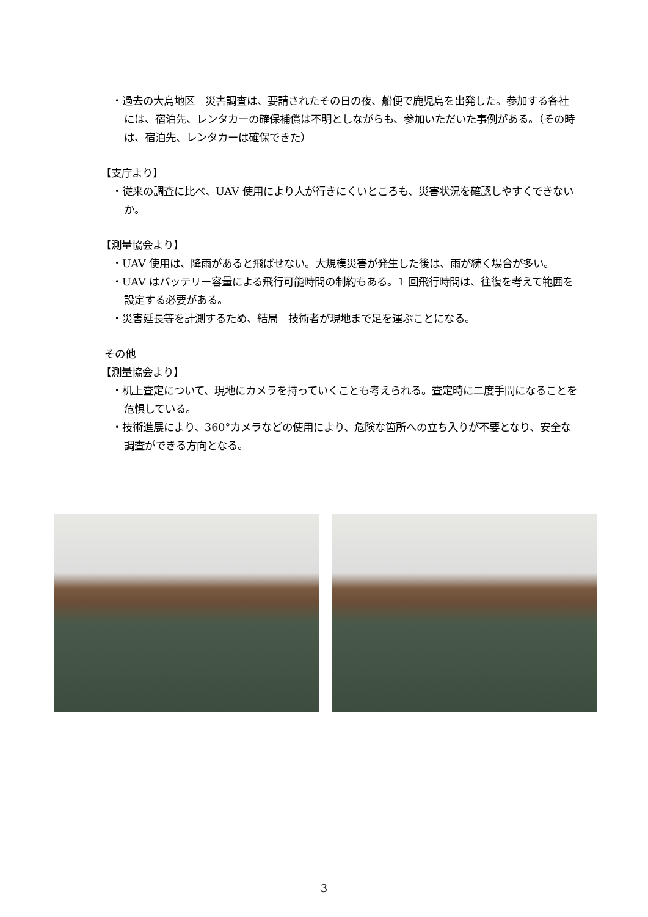・過去の大島地区　災害調査は、要請されたその日の夜、船便で鹿児島を出発した。参加する各社には、宿泊先、レンタカーの確保補償は不明としながらも、参加いただいた事例がある。（その時は、宿泊先、レンタカーは確保できた）
【支庁より】
・従来の調査に比べ、UAV 使用により人が行きにくいところも、災害状況を確認しやすくできないか。
【測量協会より】
・UAV 使用は、降雨があると飛ばせない。大規模災害が発生した後は、雨が続く場合が多い。
・UAV はバッテリー容量による飛行可能時間の制約もある。1 回飛行時間は、往復を考えて範囲を設定する必要がある。
・災害延長等を計測するため、結局　技術者が現地まで足を運ぶことになる。
その他
【測量協会より】
・机上査定について、現地にカメラを持っていくことも考えられる。査定時に二度手間になることを危惧している。
・技術進展により、360°カメラなどの使用により、危険な箇所への立ち入りが不要となり、安全な調査ができる方向となる。
3